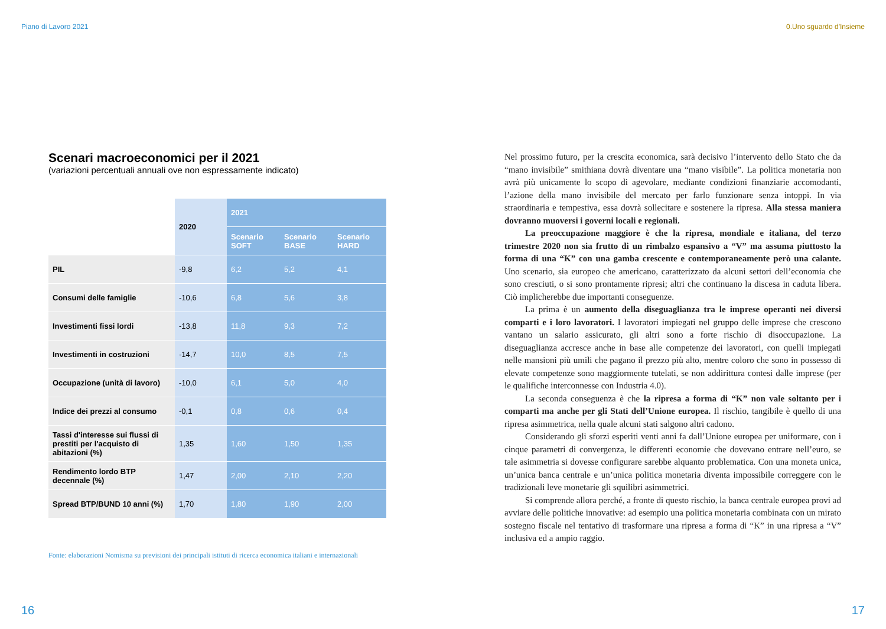Piano di Lavoro 2021 0.Uno sguardo d'Insieme
Scenari macroeconomici per il 2021
(variazioni percentuali annuali ove non espressamente indicato)
| | 2020 | 2021 | | |
| --- | --- | --- | --- | --- |
| | | Scenario SOFT | Scenario BASE | Scenario HARD |
| PIL | -9,8 | 6,2 | 5,2 | 4,1 |
| Consumi delle famiglie | -10,6 | 6,8 | 5,6 | 3,8 |
| Investimenti fissi lordi | -13,8 | 11,8 | 9,3 | 7,2 |
| Investimenti in costruzioni | -14,7 | 10,0 | 8,5 | 7,5 |
| Occupazione (unità di lavoro) | -10,0 | 6,1 | 5,0 | 4,0 |
| Indice dei prezzi al consumo | -0,1 | 0,8 | 0,6 | 0,4 |
| Tassi d'interesse sui flussi di prestiti per l'acquisto di abitazioni (%) | 1,35 | 1,60 | 1,50 | 1,35 |
| Rendimento lordo BTP decennale (%) | 1,47 | 2,00 | 2,10 | 2,20 |
| Spread BTP/BUND 10 anni (%) | 1,70 | 1,80 | 1,90 | 2,00 |
Fonte: elaborazioni Nomisma su previsioni dei principali istituti di ricerca economica italiani e internazionali
Nel prossimo futuro, per la crescita economica, sarà decisivo l’intervento dello Stato che da “mano invisibile” smithiana dovrà diventare una “mano visibile”. La politica monetaria non avrà più unicamente lo scopo di agevolare, mediante condizioni finanziarie accomodanti, l’azione della mano invisibile del mercato per farlo funzionare senza intoppi. In via straordinaria e tempestiva, essa dovrà sollecitare e sostenere la ripresa. Alla stessa maniera dovranno muoversi i governi locali e regionali.
La preoccupazione maggiore è che la ripresa, mondiale e italiana, del terzo trimestre 2020 non sia frutto di un rimbalzo espansivo a “V” ma assuma piuttosto la forma di una “K” con una gamba crescente e contemporaneamente però una calante. Uno scenario, sia europeo che americano, caratterizzato da alcuni settori dell’economia che sono cresciuti, o si sono prontamente ripresi; altri che continuano la discesa in caduta libera. Ciò implicherebbe due importanti conseguenze.
La prima è un aumento della diseguaglianza tra le imprese operanti nei diversi comparti e i loro lavoratori. I lavoratori impiegati nel gruppo delle imprese che crescono vantano un salario assicurato, gli altri sono a forte rischio di disoccupazione. La diseguaglianza accresce anche in base alle competenze dei lavoratori, con quelli impiegati nelle mansioni più umili che pagano il prezzo più alto, mentre coloro che sono in possesso di elevate competenze sono maggiormente tutelati, se non addirittura contesi dalle imprese (per le qualifiche interconnesse con Industria 4.0).
La seconda conseguenza è che la ripresa a forma di “K” non vale soltanto per i comparti ma anche per gli Stati dell’Unione europea. Il rischio, tangibile è quello di una ripresa asimmetrica, nella quale alcuni stati salgono altri cadono.
Considerando gli sforzi esperiti venti anni fa dall’Unione europea per uniformare, con i cinque parametri di convergenza, le differenti economie che dovevano entrare nell’euro, se tale asimmetria si dovesse configurare sarebbe alquanto problematica. Con una moneta unica, un’unica banca centrale e un’unica politica monetaria diventa impossibile correggere con le tradizionali leve monetarie gli squilibri asimmetrici.
Si comprende allora perché, a fronte di questo rischio, la banca centrale europea provi ad avviare delle politiche innovative: ad esempio una politica monetaria combinata con un mirato sostegno fiscale nel tentativo di trasformare una ripresa a forma di “K” in una ripresa a “V” inclusiva ed a ampio raggio.
16 17